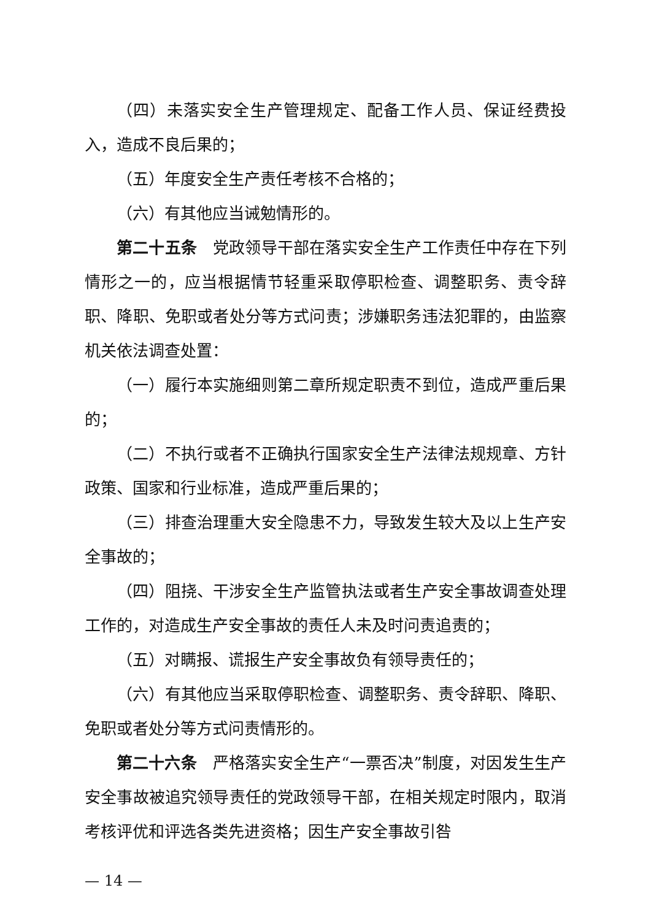（四）未落实安全生产管理规定、配备工作人员、保证经费投入，造成不良后果的；
（五）年度安全生产责任考核不合格的；
（六）有其他应当诫勉情形的。
第二十五条　党政领导干部在落实安全生产工作责任中存在下列情形之一的，应当根据情节轻重采取停职检查、调整职务、责令辞职、降职、免职或者处分等方式问责；涉嫌职务违法犯罪的，由监察机关依法调查处置：
（一）履行本实施细则第二章所规定职责不到位，造成严重后果的；
（二）不执行或者不正确执行国家安全生产法律法规规章、方针政策、国家和行业标准，造成严重后果的；
（三）排查治理重大安全隐患不力，导致发生较大及以上生产安全事故的；
（四）阻挠、干涉安全生产监管执法或者生产安全事故调查处理工作的，对造成生产安全事故的责任人未及时问责追责的；
（五）对瞒报、谎报生产安全事故负有领导责任的；
（六）有其他应当采取停职检查、调整职务、责令辞职、降职、免职或者处分等方式问责情形的。
第二十六条　严格落实安全生产“一票否决”制度，对因发生生产安全事故被追究领导责任的党政领导干部，在相关规定时限内，取消考核评优和评选各类先进资格；因生产安全事故引咎
— 14 —